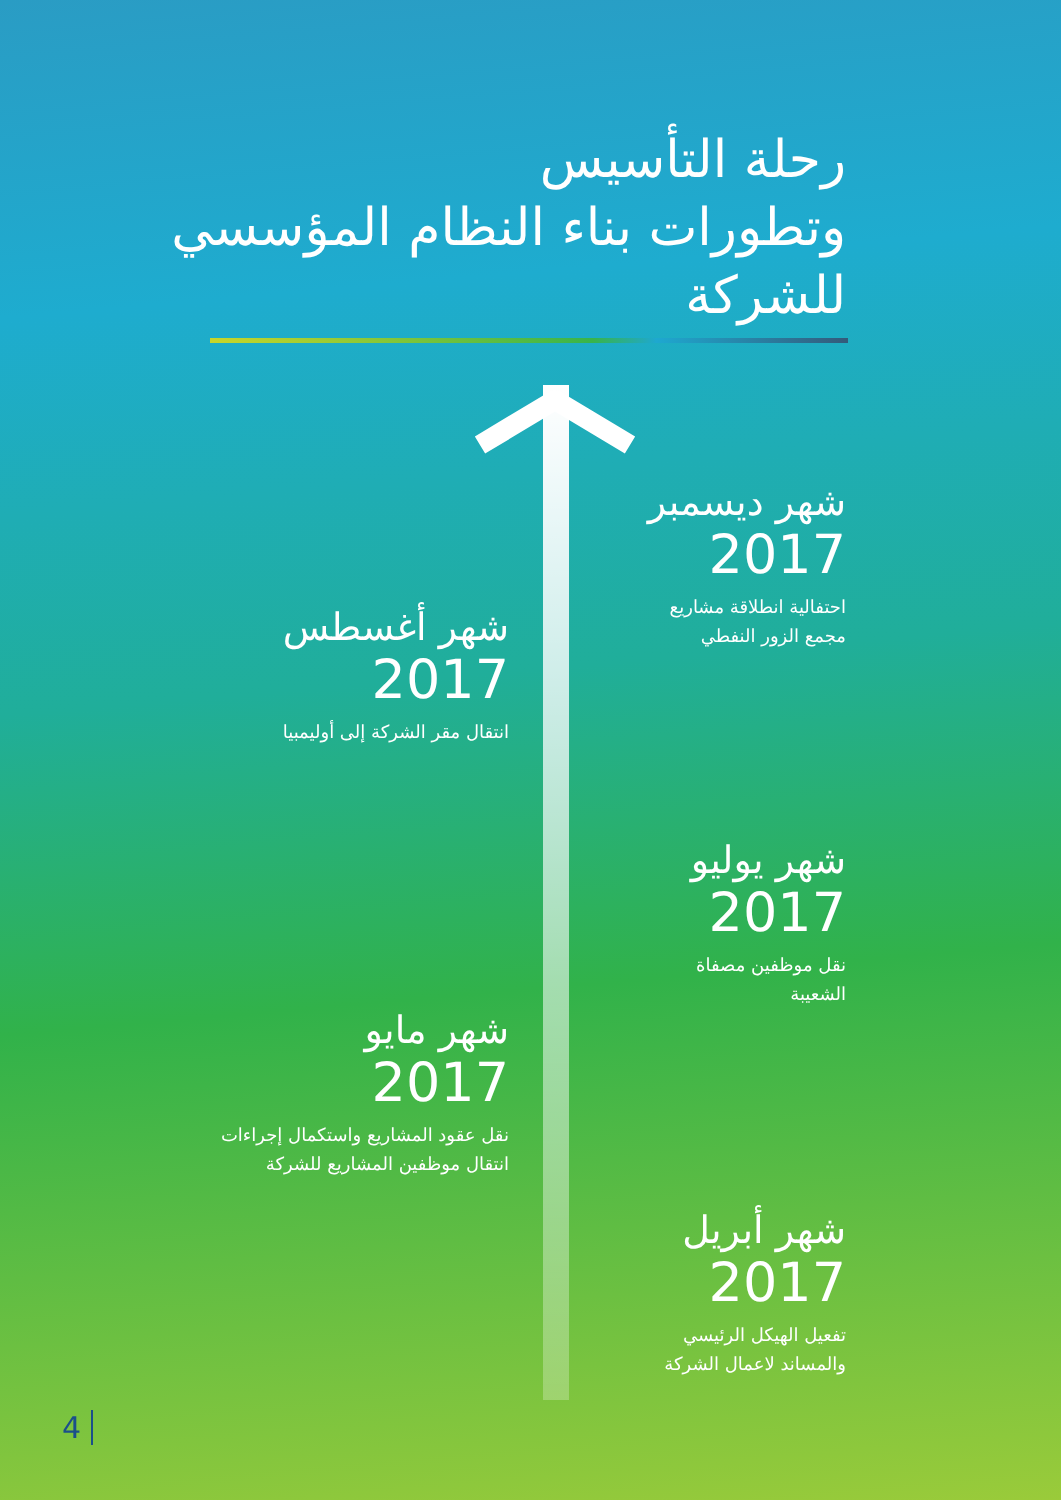رحلة التأسيس
وتطورات بناء النظام المؤسسي
للشركة
شهر ديسمبر
2017
احتفالية انطلاقة مشاريع
مجمع الزور النفطي
شهر أغسطس
2017
انتقال مقر الشركة إلى أوليمبيا
شهر يوليو
2017
نقل موظفين مصفاة
الشعيبة
شهر مايو
2017
نقل عقود المشاريع واستكمال إجراءات
انتقال موظفين المشاريع للشركة
شهر أبريل
2017
تفعيل الهيكل الرئيسي
والمساند لاعمال الشركة
4